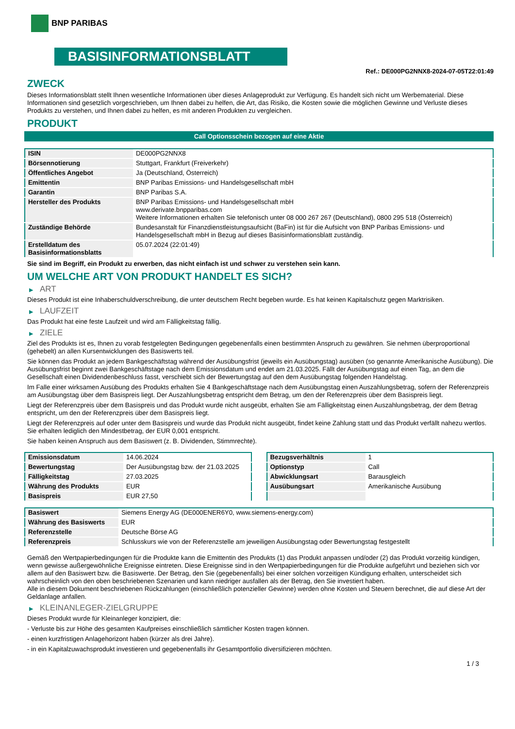BNP PARIBAS
BASISINFORMATIONSBLATT
Ref.: DE000PG2NNX8-2024-07-05T22:01:49
ZWECK
Dieses Informationsblatt stellt Ihnen wesentliche Informationen über dieses Anlageprodukt zur Verfügung. Es handelt sich nicht um Werbematerial. Diese Informationen sind gesetzlich vorgeschrieben, um Ihnen dabei zu helfen, die Art, das Risiko, die Kosten sowie die möglichen Gewinne und Verluste dieses Produkts zu verstehen, und Ihnen dabei zu helfen, es mit anderen Produkten zu vergleichen.
PRODUKT
Call Optionsschein bezogen auf eine Aktie
| ISIN | DE000PG2NNX8 |
| Börsennotierung | Stuttgart, Frankfurt (Freiverkehr) |
| Öffentliches Angebot | Ja (Deutschland, Österreich) |
| Emittentin | BNP Paribas Emissions- und Handelsgesellschaft mbH |
| Garantin | BNP Paribas S.A. |
| Hersteller des Produkts | BNP Paribas Emissions- und Handelsgesellschaft mbH www.derivate.bnpparibas.com Weitere Informationen erhalten Sie telefonisch unter 08 000 267 267 (Deutschland), 0800 295 518 (Österreich) |
| Zuständige Behörde | Bundesanstalt für Finanzdienstleistungsaufsicht (BaFin) ist für die Aufsicht von BNP Paribas Emissions- und Handelsgesellschaft mbH in Bezug auf dieses Basisinformationsblatt zuständig. |
| Erstelldatum des Basisinformationsblatts | 05.07.2024 (22:01:49) |
Sie sind im Begriff, ein Produkt zu erwerben, das nicht einfach ist und schwer zu verstehen sein kann.
UM WELCHE ART VON PRODUKT HANDELT ES SICH?
▶ ART
Dieses Produkt ist eine Inhaberschuldverschreibung, die unter deutschem Recht begeben wurde. Es hat keinen Kapitalschutz gegen Marktrisiken.
▶ LAUFZEIT
Das Produkt hat eine feste Laufzeit und wird am Fälligkeitstag fällig.
▶ ZIELE
Ziel des Produkts ist es, Ihnen zu vorab festgelegten Bedingungen gegebenenfalls einen bestimmten Anspruch zu gewähren. Sie nehmen überproportional (gehebelt) an allen Kursentwicklungen des Basiswerts teil.
Sie können das Produkt an jedem Bankgeschäftstag während der Ausübungsfrist (jeweils ein Ausübungstag) ausüben (so genannte Amerikanische Ausübung). Die Ausübungsfrist beginnt zwei Bankgeschäftstage nach dem Emissionsdatum und endet am 21.03.2025. Fällt der Ausübungstag auf einen Tag, an dem die Gesellschaft einen Dividendenbeschluss fasst, verschiebt sich der Bewertungstag auf den dem Ausübungstag folgenden Handelstag.
Im Falle einer wirksamen Ausübung des Produkts erhalten Sie 4 Bankgeschäftstage nach dem Ausübungstag einen Auszahlungsbetrag, sofern der Referenzpreis am Ausübungstag über dem Basispreis liegt. Der Auszahlungsbetrag entspricht dem Betrag, um den der Referenzpreis über dem Basispreis liegt.
Liegt der Referenzpreis über dem Basispreis und das Produkt wurde nicht ausgeübt, erhalten Sie am Fälligkeitstag einen Auszahlungsbetrag, der dem Betrag entspricht, um den der Referenzpreis über dem Basispreis liegt.
Liegt der Referenzpreis auf oder unter dem Basispreis und wurde das Produkt nicht ausgeübt, findet keine Zahlung statt und das Produkt verfällt nahezu wertlos. Sie erhalten lediglich den Mindestbetrag, der EUR 0,001 entspricht.
Sie haben keinen Anspruch aus dem Basiswert (z. B. Dividenden, Stimmrechte).
| Emissionsdatum | 14.06.2024 |
| Bewertungstag | Der Ausübungstag bzw. der 21.03.2025 |
| Fälligkeitstag | 27.03.2025 |
| Währung des Produkts | EUR |
| Basispreis | EUR 27,50 |
| Bezugsverhältnis | 1 |
| Optionstyp | Call |
| Abwicklungsart | Barausgleich |
| Ausübungsart | Amerikanische Ausübung |
| Basiswert | Siemens Energy AG (DE000ENER6Y0, www.siemens-energy.com) |
| Währung des Basiswerts | EUR |
| Referenzstelle | Deutsche Börse AG |
| Referenzpreis | Schlusskurs wie von der Referenzstelle am jeweiligen Ausübungstag oder Bewertungstag festgestellt |
Gemäß den Wertpapierbedingungen für die Produkte kann die Emittentin des Produkts (1) das Produkt anpassen und/oder (2) das Produkt vorzeitig kündigen, wenn gewisse außergewöhnliche Ereignisse eintreten. Diese Ereignisse sind in den Wertpapierbedingungen für die Produkte aufgeführt und beziehen sich vor allem auf den Basiswert bzw. die Basiswerte. Der Betrag, den Sie (gegebenenfalls) bei einer solchen vorzeitigen Kündigung erhalten, unterscheidet sich wahrscheinlich von den oben beschriebenen Szenarien und kann niedriger ausfallen als der Betrag, den Sie investiert haben.
Alle in diesem Dokument beschriebenen Rückzahlungen (einschließlich potenzieller Gewinne) werden ohne Kosten und Steuern berechnet, die auf diese Art der Geldanlage anfallen.
▶ KLEINANLEGER-ZIELGRUPPE
Dieses Produkt wurde für Kleinanleger konzipiert, die:
- Verluste bis zur Höhe des gesamten Kaufpreises einschließlich sämtlicher Kosten tragen können.
- einen kurzfristigen Anlagehorizont haben (kürzer als drei Jahre).
- in ein Kapitalzuwachsprodukt investieren und gegebenenfalls ihr Gesamtportfolio diversifizieren möchten.
1 / 3